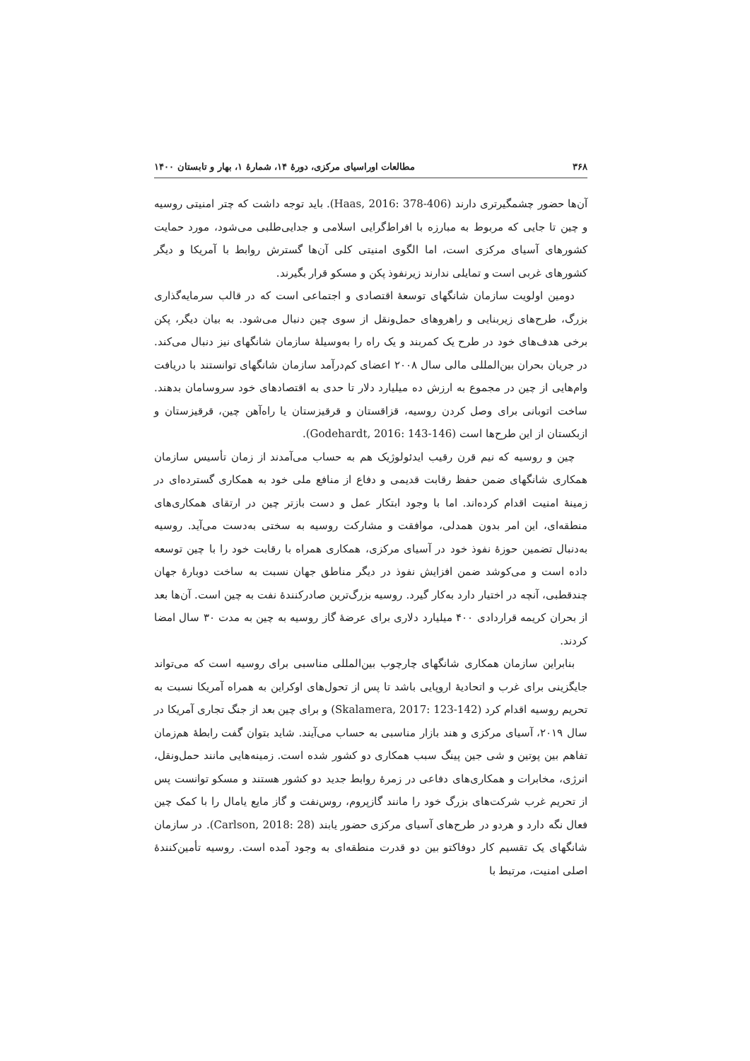۳۶۸ مطالعات اوراسیای مرکزی، دورهٔ ۱۴، شمارهٔ ۱، بهار و تابستان ۱۴۰۰
آن‌ها حضور چشمگیرتری دارند (Haas, 2016: 378-406). باید توجه داشت که چتر امنیتی روسیه و چین تا جایی که مربوط به مبارزه با افراط‌گرایی اسلامی و جدایی‌طلبی می‌شود، مورد حمایت کشورهای آسیای مرکزی است، اما الگوی امنیتی کلی آن‌ها گسترش روابط با آمریکا و دیگر کشورهای غربی است و تمایلی ندارند زیرنفوذ پکن و مسکو قرار بگیرند.
دومین اولویت سازمان شانگهای توسعهٔ اقتصادی و اجتماعی است که در قالب سرمایه‌گذاری بزرگ، طرح‌های زیربنایی و راهروهای حمل‌ونقل از سوی چین دنبال می‌شود. به بیان دیگر، پکن برخی هدف‌های خود در طرح یک کمربند و یک راه را به‌وسیلهٔ سازمان شانگهای نیز دنبال می‌کند. در جریان بحران بین‌المللی مالی سال ۲۰۰۸ اعضای کم‌درآمد سازمان شانگهای توانستند با دریافت وام‌هایی از چین در مجموع به ارزش ده میلیارد دلار تا حدی به اقتصادهای خود سروسامان بدهند. ساخت اتوبانی برای وصل کردن روسیه، قزاقستان و قرقیزستان یا راه‌آهن چین، قرقیزستان و ازبکستان از این طرح‌ها است (Godehardt, 2016: 143-146).
چین و روسیه که نیم قرن رقیب ایدئولوژیک هم به حساب می‌آمدند از زمان تأسیس سازمان همکاری شانگهای ضمن حفظ رقابت قدیمی و دفاع از منافع ملی خود به همکاری گسترده‌ای در زمینهٔ امنیت اقدام کرده‌اند. اما با وجود ابتکار عمل و دست بازتر چین در ارتقای همکاری‌های منطقه‌ای، این امر بدون همدلی، موافقت و مشارکت روسیه به سختی به‌دست می‌آید. روسیه به‌دنبال تضمین حوزهٔ نفوذ خود در آسیای مرکزی، همکاری همراه با رقابت خود را با چین توسعه داده است و می‌کوشد ضمن افزایش نفوذ در دیگر مناطق جهان نسبت به ساخت دوبارهٔ جهان چندقطبی، آنچه در اختیار دارد به‌کار گیرد. روسیه بزرگ‌ترین صادرکنندهٔ نفت به چین است. آن‌ها بعد از بحران کریمه قراردادی ۴۰۰ میلیارد دلاری برای عرضهٔ گاز روسیه به چین به مدت ۳۰ سال امضا کردند.
بنابراین سازمان همکاری شانگهای چارچوب بین‌المللی مناسبی برای روسیه است که می‌تواند جایگزینی برای غرب و اتحادیهٔ اروپایی باشد تا پس از تحول‌های اوکراین به همراه آمریکا نسبت به تحریم روسیه اقدام کرد (Skalamera, 2017: 123-142) و برای چین بعد از جنگ تجاری آمریکا در سال ۲۰۱۹، آسیای مرکزی و هند بازار مناسبی به حساب می‌آیند. شاید بتوان گفت رابطهٔ هم‌زمان تفاهم بین پوتین و شی جین پینگ سبب همکاری دو کشور شده است. زمینه‌هایی مانند حمل‌ونقل، انرژی، مخابرات و همکاری‌های دفاعی در زمرهٔ روابط جدید دو کشور هستند و مسکو توانست پس از تحریم غرب شرکت‌های بزرگ خود را مانند گازپروم، روس‌نفت و گاز مایع یامال را با کمک چین فعال نگه دارد و هردو در طرح‌های آسیای مرکزی حضور یابند (Carlson, 2018: 28). در سازمان شانگهای یک تقسیم کار دوفاکتو بین دو قدرت منطقه‌ای به وجود آمده است. روسیه تأمین‌کنندهٔ اصلی امنیت، مرتبط با